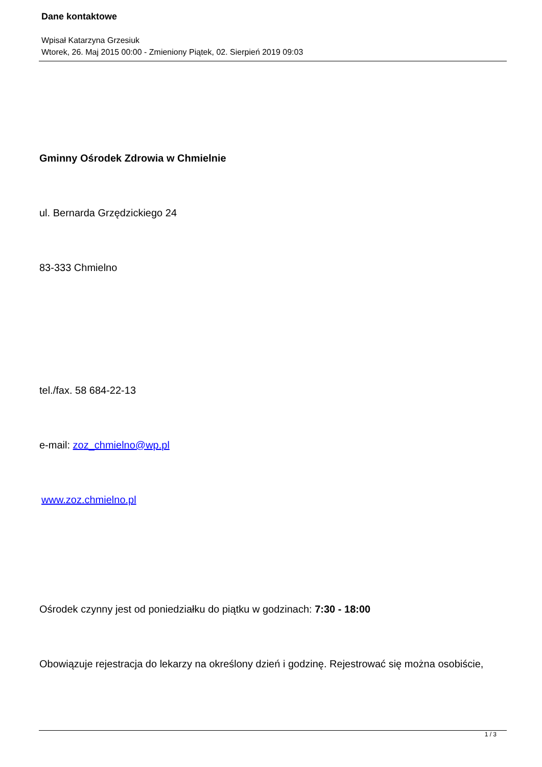Dane kontaktowe
Wpisał Katarzyna Grzesiuk
Wtorek, 26. Maj 2015 00:00 - Zmieniony Piątek, 02. Sierpień 2019 09:03
Gminny Ośrodek Zdrowia w Chmielnie
ul. Bernarda Grzędzickiego 24
83-333 Chmielno
tel./fax. 58 684-22-13
e-mail: zoz_chmielno@wp.pl
www.zoz.chmielno.pl
Ośrodek czynny jest od poniedziałku do piątku w godzinach: 7:30 - 18:00
Obowiązuje rejestracja do lekarzy na określony dzień i godzinę. Rejestrować się można osobiście,
1 / 3